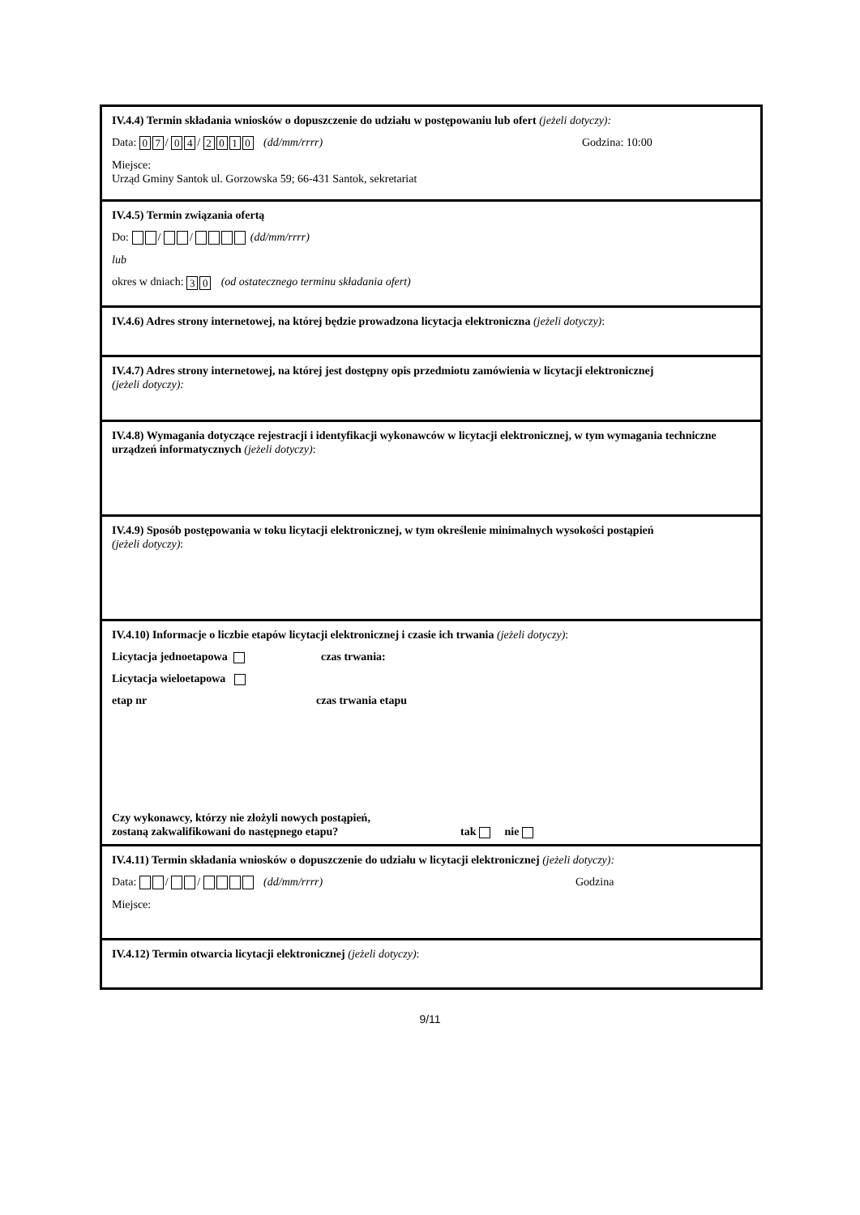IV.4.4) Termin składania wniosków o dopuszczenie do udziału w postępowaniu lub ofert (jeżeli dotyczy):
Data: 0 7 / 0 4 / 2010 (dd/mm/rrrr) Godzina: 10:00
Miejsce:
Urząd Gminy Santok ul. Gorzowska 59; 66-431 Santok, sekretariat
IV.4.5) Termin związania ofertą
Do: / / (dd/mm/rrrr)
lub
okres w dniach: 3 0 (od ostatecznego terminu składania ofert)
IV.4.6) Adres strony internetowej, na której będzie prowadzona licytacja elektroniczna (jeżeli dotyczy):
IV.4.7) Adres strony internetowej, na której jest dostępny opis przedmiotu zamówienia w licytacji elektronicznej
(jeżeli dotyczy):
IV.4.8) Wymagania dotyczące rejestracji i identyfikacji wykonawców w licytacji elektronicznej, w tym wymagania techniczne urządzeń informatycznych (jeżeli dotyczy):
IV.4.9) Sposób postępowania w toku licytacji elektronicznej, w tym określenie minimalnych wysokości postąpień
(jeżeli dotyczy):
IV.4.10) Informacje o liczbie etapów licytacji elektronicznej i czasie ich trwania (jeżeli dotyczy):
Licytacja jednoetapowa czas trwania:
Licytacja wieloetapowa
etap nr czas trwania etapu
Czy wykonawcy, którzy nie złożyli nowych postąpień,
zostaną zakwalifikowani do następnego etapu?
tak nie
IV.4.11) Termin składania wniosków o dopuszczenie do udziału w licytacji elektronicznej (jeżeli dotyczy):
Data: / / (dd/mm/rrrr) Godzina
Miejsce:
IV.4.12) Termin otwarcia licytacji elektronicznej (jeżeli dotyczy):
9/11